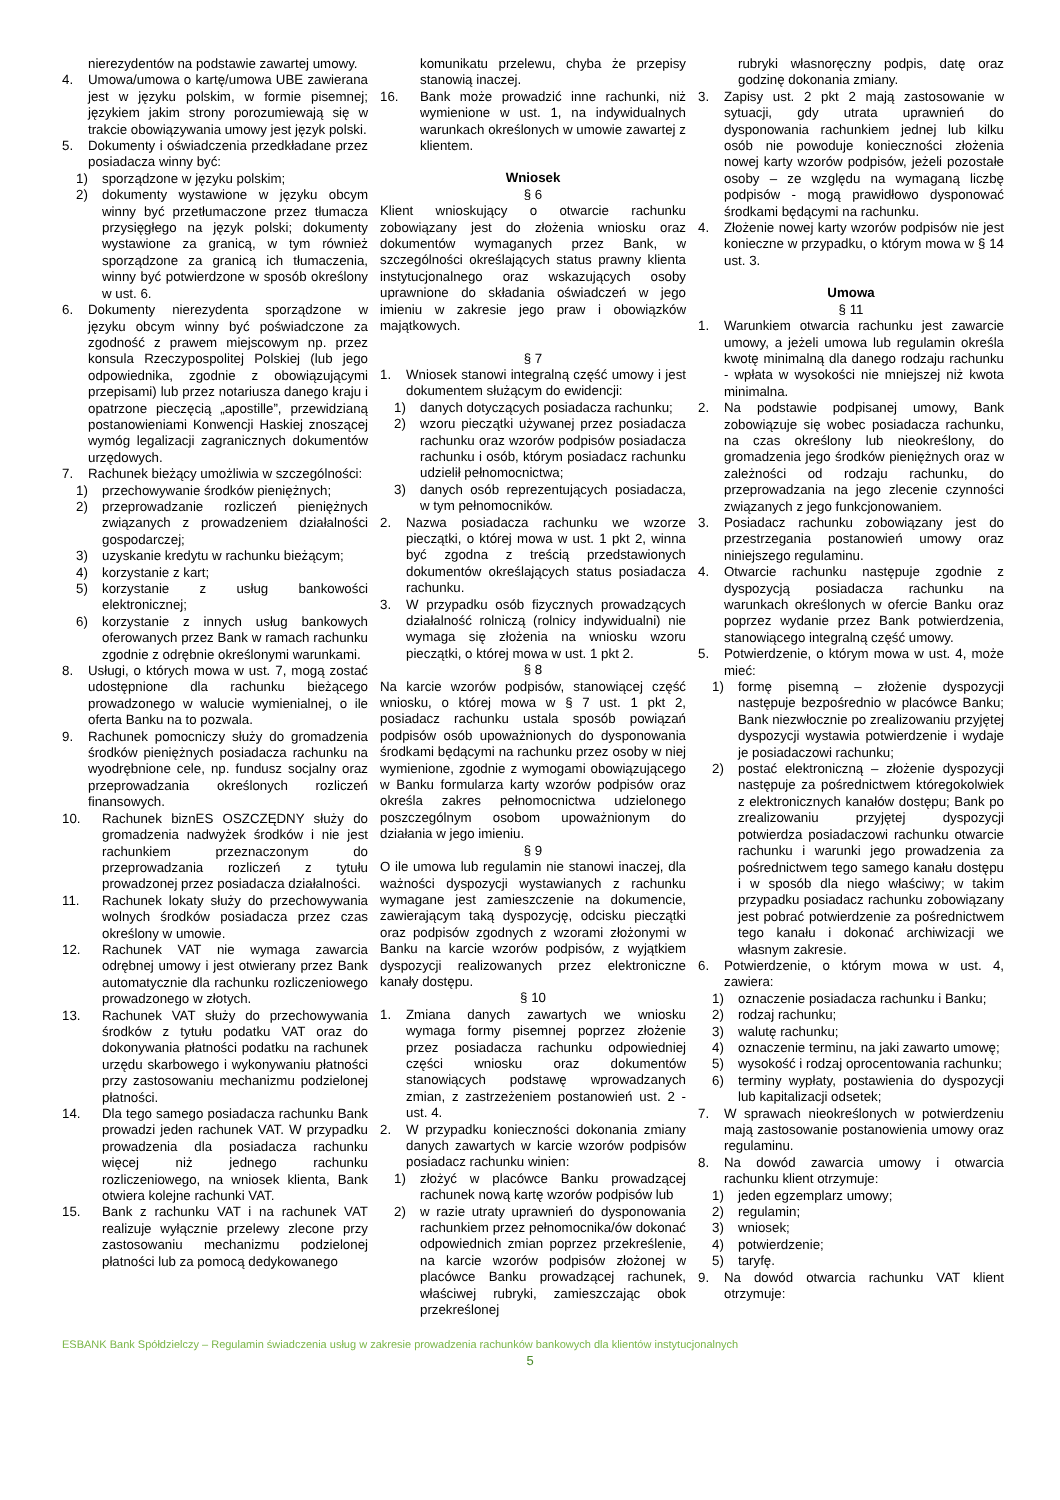nierezydentów na podstawie zawartej umowy.
4. Umowa/umowa o kartę/umowa UBE zawierana jest w języku polskim, w formie pisemnej; językiem jakim strony porozumiewają się w trakcie obowiązywania umowy jest język polski.
5. Dokumenty i oświadczenia przedkładane przez posiadacza winny być:
1) sporządzone w języku polskim;
2) dokumenty wystawione w języku obcym winny być przetłumaczone przez tłumacza przysięgłego na język polski; dokumenty wystawione za granicą, w tym również sporządzone za granicą ich tłumaczenia, winny być potwierdzone w sposób określony w ust. 6.
6. Dokumenty nierezydenta sporządzone w języku obcym winny być poświadczone za zgodność z prawem miejscowym np. przez konsula Rzeczypospolitej Polskiej (lub jego odpowiednika, zgodnie z obowiązującymi przepisami) lub przez notariusza danego kraju i opatrzone pieczęcią „apostille”, przewidzianą postanowieniami Konwencji Haskiej znoszącej wymóg legalizacji zagranicznych dokumentów urzędowych.
7. Rachunek bieżący umożliwia w szczególności:
1) przechowywanie środków pieniężnych;
2) przeprowadzanie rozliczeń pieniężnych związanych z prowadzeniem działalności gospodarczej;
3) uzyskanie kredytu w rachunku bieżącym;
4) korzystanie z kart;
5) korzystanie z usług bankowości elektronicznej;
6) korzystanie z innych usług bankowych oferowanych przez Bank w ramach rachunku zgodnie z odrębnie określonymi warunkami.
8. Usługi, o których mowa w ust. 7, mogą zostać udostępnione dla rachunku bieżącego prowadzonego w walucie wymienialnej, o ile oferta Banku na to pozwala.
9. Rachunek pomocniczy służy do gromadzenia środków pieniężnych posiadacza rachunku na wyodrębnione cele, np. fundusz socjalny oraz przeprowadzania określonych rozliczeń finansowych.
10. Rachunek biznES OSZCZĘDNY służy do gromadzenia nadwyżek środków i nie jest rachunkiem przeznaczonym do przeprowadzania rozliczeń z tytułu prowadzonej przez posiadacza działalności.
11. Rachunek lokaty służy do przechowywania wolnych środków posiadacza przez czas określony w umowie.
12. Rachunek VAT nie wymaga zawarcia odrębnej umowy i jest otwierany przez Bank automatycznie dla rachunku rozliczeniowego prowadzonego w złotych.
13. Rachunek VAT służy do przechowywania środków z tytułu podatku VAT oraz do dokonywania płatności podatku na rachunek urzędu skarbowego i wykonywaniu płatności przy zastosowaniu mechanizmu podzielonej płatności.
14. Dla tego samego posiadacza rachunku Bank prowadzi jeden rachunek VAT. W przypadku prowadzenia dla posiadacza rachunku więcej niż jednego rachunku rozliczeniowego, na wniosek klienta, Bank otwiera kolejne rachunki VAT.
15. Bank z rachunku VAT i na rachunek VAT realizuje wyłącznie przelewy zlecone przy zastosowaniu mechanizmu podzielonej płatności lub za pomocą dedykowanego
komunikatu przelewu, chyba że przepisy stanowią inaczej.
16. Bank może prowadzić inne rachunki, niż wymienione w ust. 1, na indywidualnych warunkach określonych w umowie zawartej z klientem.
Wniosek
§ 6
Klient wnioskujący o otwarcie rachunku zobowiązany jest do złożenia wniosku oraz dokumentów wymaganych przez Bank, w szczególności określających status prawny klienta instytucjonalnego oraz wskazujących osoby uprawnione do składania oświadczeń w jego imieniu w zakresie jego praw i obowiązków majątkowych.
§ 7
1. Wniosek stanowi integralną część umowy i jest dokumentem służącym do ewidencji:
1) danych dotyczących posiadacza rachunku;
2) wzoru pieczątki używanej przez posiadacza rachunku oraz wzorów podpisów posiadacza rachunku i osób, którym posiadacz rachunku udzielił pełnomocnictwa;
3) danych osób reprezentujących posiadacza, w tym pełnomocników.
2. Nazwa posiadacza rachunku we wzorze pieczątki, o której mowa w ust. 1 pkt 2, winna być zgodna z treścią przedstawionych dokumentów określających status posiadacza rachunku.
3. W przypadku osób fizycznych prowadzących działalność rolniczą (rolnicy indywidualni) nie wymaga się złożenia na wniosku wzoru pieczątki, o której mowa w ust. 1 pkt 2.
§ 8
Na karcie wzorów podpisów, stanowiącej część wniosku, o której mowa w § 7 ust. 1 pkt 2, posiadacz rachunku ustala sposób powiązań podpisów osób upoważnionych do dysponowania środkami będącymi na rachunku przez osoby w niej wymienione, zgodnie z wymogami obowiązującego w Banku formularza karty wzorów podpisów oraz określa zakres pełnomocnictwa udzielonego poszczególnym osobom upoważnionym do działania w jego imieniu.
§ 9
O ile umowa lub regulamin nie stanowi inaczej, dla ważności dyspozycji wystawianych z rachunku wymagane jest zamieszczenie na dokumencie, zawierającym taką dyspozycję, odcisku pieczątki oraz podpisów zgodnych z wzorami złożonymi w Banku na karcie wzorów podpisów, z wyjątkiem dyspozycji realizowanych przez elektroniczne kanały dostępu.
§ 10
1. Zmiana danych zawartych we wniosku wymaga formy pisemnej poprzez złożenie przez posiadacza rachunku odpowiedniej części wniosku oraz dokumentów stanowiących podstawę wprowadzanych zmian, z zastrzeżeniem postanowień ust. 2 - ust. 4.
2. W przypadku konieczności dokonania zmiany danych zawartych w karcie wzorów podpisów posiadacz rachunku winien:
1) złożyć w placówce Banku prowadzącej rachunek nową kartę wzorów podpisów lub
2) w razie utraty uprawnień do dysponowania rachunkiem przez pełnomocnika/ów dokonać odpowiednich zmian poprzez przekreślenie, na karcie wzorów podpisów złożonej w placówce Banku prowadzącej rachunek, właściwej rubryki, zamieszczając obok przekreślonej
rubryki własnoręczny podpis, datę oraz godzinę dokonania zmiany.
3. Zapisy ust. 2 pkt 2 mają zastosowanie w sytuacji, gdy utrata uprawnień do dysponowania rachunkiem jednej lub kilku osób nie powoduje konieczności złożenia nowej karty wzorów podpisów, jeżeli pozostałe osoby – ze względu na wymaganą liczbę podpisów - mogą prawidłowo dysponować środkami będącymi na rachunku.
4. Złożenie nowej karty wzorów podpisów nie jest konieczne w przypadku, o którym mowa w § 14 ust. 3.
Umowa
§ 11
1. Warunkiem otwarcia rachunku jest zawarcie umowy, a jeżeli umowa lub regulamin określa kwotę minimalną dla danego rodzaju rachunku - wpłata w wysokości nie mniejszej niż kwota minimalna.
2. Na podstawie podpisanej umowy, Bank zobowiązuje się wobec posiadacza rachunku, na czas określony lub nieokreślony, do gromadzenia jego środków pieniężnych oraz w zależności od rodzaju rachunku, do przeprowadzania na jego zlecenie czynności związanych z jego funkcjonowaniem.
3. Posiadacz rachunku zobowiązany jest do przestrzegania postanowień umowy oraz niniejszego regulaminu.
4. Otwarcie rachunku następuje zgodnie z dyspozycją posiadacza rachunku na warunkach określonych w ofercie Banku oraz poprzez wydanie przez Bank potwierdzenia, stanowiącego integralną część umowy.
5. Potwierdzenie, o którym mowa w ust. 4, może mieć:
1) formę pisemną – złożenie dyspozycji następuje bezpośrednio w placówce Banku; Bank niezwłocznie po zrealizowaniu przyjętej dyspozycji wystawia potwierdzenie i wydaje je posiadaczowi rachunku;
2) postać elektroniczną – złożenie dyspozycji następuje za pośrednictwem któregokolwiek z elektronicznych kanałów dostępu; Bank po zrealizowaniu przyjętej dyspozycji potwierdza posiadaczowi rachunku otwarcie rachunku i warunki jego prowadzenia za pośrednictwem tego samego kanału dostępu i w sposób dla niego właściwy; w takim przypadku posiadacz rachunku zobowiązany jest pobrać potwierdzenie za pośrednictwem tego kanału i dokonać archiwizacji we własnym zakresie.
6. Potwierdzenie, o którym mowa w ust. 4, zawiera:
1) oznaczenie posiadacza rachunku i Banku;
2) rodzaj rachunku;
3) walutę rachunku;
4) oznaczenie terminu, na jaki zawarto umowę;
5) wysokość i rodzaj oprocentowania rachunku;
6) terminy wypłaty, postawienia do dyspozycji lub kapitalizacji odsetek;
7. W sprawach nieokreślonych w potwierdzeniu mają zastosowanie postanowienia umowy oraz regulaminu.
8. Na dowód zawarcia umowy i otwarcia rachunku klient otrzymuje:
1) jeden egzemplarz umowy;
2) regulamin;
3) wniosek;
4) potwierdzenie;
5) taryfę.
9. Na dowód otwarcia rachunku VAT klient otrzymuje:
ESBANK Bank Spółdzielczy – Regulamin świadczenia usług w zakresie prowadzenia rachunków bankowych dla klientów instytucjonalnych
5